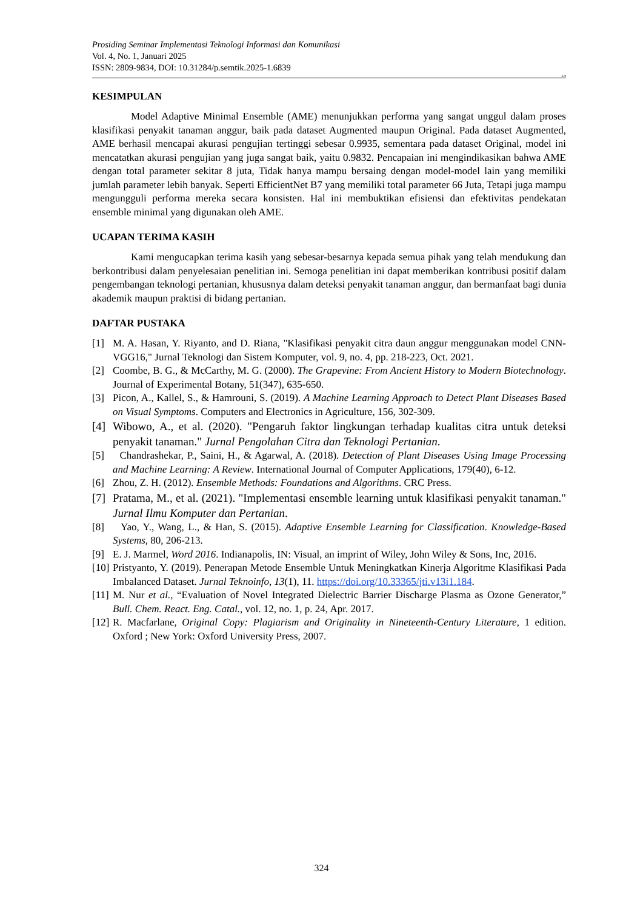Prosiding Seminar Implementasi Teknologi Informasi dan Komunikasi
Vol. 4, No. 1, Januari 2025
ISSN: 2809-9834, DOI: 10.31284/p.semtik.2025-1.6839
324
KESIMPULAN
Model Adaptive Minimal Ensemble (AME) menunjukkan performa yang sangat unggul dalam proses klasifikasi penyakit tanaman anggur, baik pada dataset Augmented maupun Original. Pada dataset Augmented, AME berhasil mencapai akurasi pengujian tertinggi sebesar 0.9935, sementara pada dataset Original, model ini mencatatkan akurasi pengujian yang juga sangat baik, yaitu 0.9832. Pencapaian ini mengindikasikan bahwa AME dengan total parameter sekitar 8 juta, Tidak hanya mampu bersaing dengan model-model lain yang memiliki jumlah parameter lebih banyak. Seperti EfficientNet B7 yang memiliki total parameter 66 Juta, Tetapi juga mampu mengungguli performa mereka secara konsisten. Hal ini membuktikan efisiensi dan efektivitas pendekatan ensemble minimal yang digunakan oleh AME.
UCAPAN TERIMA KASIH
Kami mengucapkan terima kasih yang sebesar-besarnya kepada semua pihak yang telah mendukung dan berkontribusi dalam penyelesaian penelitian ini. Semoga penelitian ini dapat memberikan kontribusi positif dalam pengembangan teknologi pertanian, khususnya dalam deteksi penyakit tanaman anggur, dan bermanfaat bagi dunia akademik maupun praktisi di bidang pertanian.
DAFTAR PUSTAKA
[1] M. A. Hasan, Y. Riyanto, and D. Riana, "Klasifikasi penyakit citra daun anggur menggunakan model CNN-VGG16," Jurnal Teknologi dan Sistem Komputer, vol. 9, no. 4, pp. 218-223, Oct. 2021.
[2] Coombe, B. G., & McCarthy, M. G. (2000). The Grapevine: From Ancient History to Modern Biotechnology. Journal of Experimental Botany, 51(347), 635-650.
[3] Picon, A., Kallel, S., & Hamrouni, S. (2019). A Machine Learning Approach to Detect Plant Diseases Based on Visual Symptoms. Computers and Electronics in Agriculture, 156, 302-309.
[4] Wibowo, A., et al. (2020). "Pengaruh faktor lingkungan terhadap kualitas citra untuk deteksi penyakit tanaman." Jurnal Pengolahan Citra dan Teknologi Pertanian.
[5] Chandrashekar, P., Saini, H., & Agarwal, A. (2018). Detection of Plant Diseases Using Image Processing and Machine Learning: A Review. International Journal of Computer Applications, 179(40), 6-12.
[6] Zhou, Z. H. (2012). Ensemble Methods: Foundations and Algorithms. CRC Press.
[7] Pratama, M., et al. (2021). "Implementasi ensemble learning untuk klasifikasi penyakit tanaman." Jurnal Ilmu Komputer dan Pertanian.
[8] Yao, Y., Wang, L., & Han, S. (2015). Adaptive Ensemble Learning for Classification. Knowledge-Based Systems, 80, 206-213.
[9] E. J. Marmel, Word 2016. Indianapolis, IN: Visual, an imprint of Wiley, John Wiley & Sons, Inc, 2016.
[10] Pristyanto, Y. (2019). Penerapan Metode Ensemble Untuk Meningkatkan Kinerja Algoritme Klasifikasi Pada Imbalanced Dataset. Jurnal Teknoinfo, 13(1), 11. https://doi.org/10.33365/jti.v13i1.184.
[11] M. Nur et al., “Evaluation of Novel Integrated Dielectric Barrier Discharge Plasma as Ozone Generator,” Bull. Chem. React. Eng. Catal., vol. 12, no. 1, p. 24, Apr. 2017.
[12] R. Macfarlane, Original Copy: Plagiarism and Originality in Nineteenth-Century Literature, 1 edition. Oxford ; New York: Oxford University Press, 2007.
324